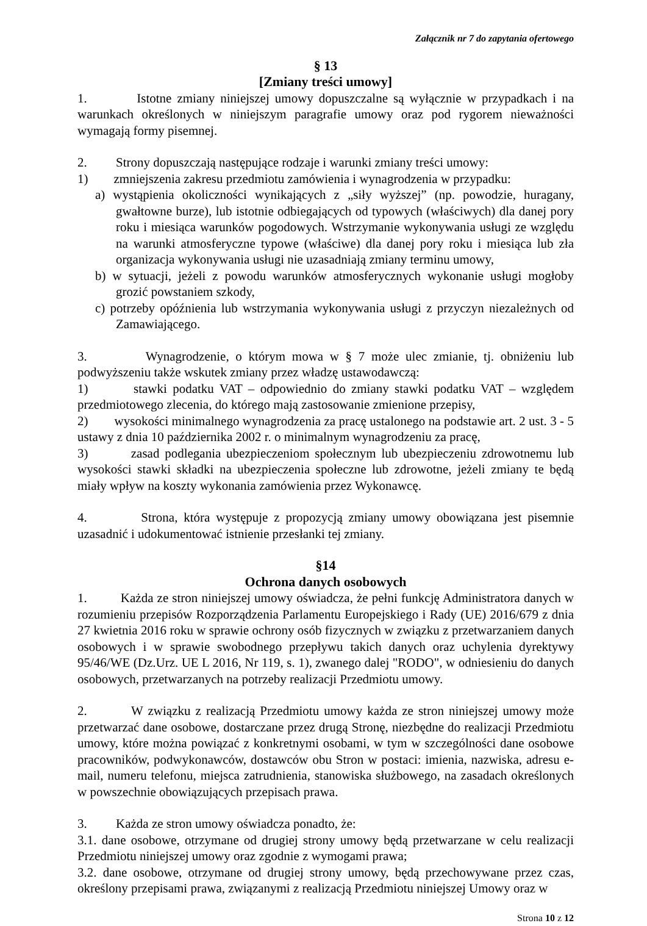Załącznik nr 7 do zapytania ofertowego
§ 13
[Zmiany treści umowy]
1. Istotne zmiany niniejszej umowy dopuszczalne są wyłącznie w przypadkach i na warunkach określonych w niniejszym paragrafie umowy oraz pod rygorem nieważności wymagają formy pisemnej.
2. Strony dopuszczają następujące rodzaje i warunki zmiany treści umowy:
1) zmniejszenia zakresu przedmiotu zamówienia i wynagrodzenia w przypadku:
a) wystąpienia okoliczności wynikających z „siły wyższej” (np. powodzie, huragany, gwałtowne burze), lub istotnie odbiegających od typowych (właściwych) dla danej pory roku i miesiąca warunków pogodowych. Wstrzymanie wykonywania usługi ze względu na warunki atmosferyczne typowe (właściwe) dla danej pory roku i miesiąca lub zła organizacja wykonywania usługi nie uzasadniają zmiany terminu umowy,
b) w sytuacji, jeżeli z powodu warunków atmosferycznych wykonanie usługi mogłoby grozić powstaniem szkody,
c) potrzeby opóźnienia lub wstrzymania wykonywania usługi z przyczyn niezależnych od Zamawiającego.
3. Wynagrodzenie, o którym mowa w § 7 może ulec zmianie, tj. obniżeniu lub podwyższeniu także wskutek zmiany przez władzę ustawodawczą:
1) stawki podatku VAT – odpowiednio do zmiany stawki podatku VAT – względem przedmiotowego zlecenia, do którego mają zastosowanie zmienione przepisy,
2) wysokości minimalnego wynagrodzenia za pracę ustalonego na podstawie art. 2 ust. 3 - 5 ustawy z dnia 10 października 2002 r. o minimalnym wynagrodzeniu za pracę,
3) zasad podlegania ubezpieczeniom społecznym lub ubezpieczeniu zdrowotnemu lub wysokości stawki składki na ubezpieczenia społeczne lub zdrowotne, jeżeli zmiany te będą miały wpływ na koszty wykonania zamówienia przez Wykonawcę.
4. Strona, która występuje z propozycją zmiany umowy obowiązana jest pisemnie uzasadnić i udokumentować istnienie przesłanki tej zmiany.
§14
Ochrona danych osobowych
1. Każda ze stron niniejszej umowy oświadcza, że pełni funkcję Administratora danych w rozumieniu przepisów Rozporządzenia Parlamentu Europejskiego i Rady (UE) 2016/679 z dnia 27 kwietnia 2016 roku w sprawie ochrony osób fizycznych w związku z przetwarzaniem danych osobowych i w sprawie swobodnego przepływu takich danych oraz uchylenia dyrektywy 95/46/WE (Dz.Urz. UE L 2016, Nr 119, s. 1), zwanego dalej "RODO", w odniesieniu do danych osobowych, przetwarzanych na potrzeby realizacji Przedmiotu umowy.
2. W związku z realizacją Przedmiotu umowy każda ze stron niniejszej umowy może przetwarzać dane osobowe, dostarczane przez drugą Stronę, niezbędne do realizacji Przedmiotu umowy, które można powiązać z konkretnymi osobami, w tym w szczególności dane osobowe pracowników, podwykonawców, dostawców obu Stron w postaci: imienia, nazwiska, adresu e-mail, numeru telefonu, miejsca zatrudnienia, stanowiska służbowego, na zasadach określonych w powszechnie obowiązujących przepisach prawa.
3. Każda ze stron umowy oświadcza ponadto, że:
3.1. dane osobowe, otrzymane od drugiej strony umowy będą przetwarzane w celu realizacji Przedmiotu niniejszej umowy oraz zgodnie z wymogami prawa;
3.2. dane osobowe, otrzymane od drugiej strony umowy, będą przechowywane przez czas, określony przepisami prawa, związanymi z realizacją Przedmiotu niniejszej Umowy oraz w
Strona 10 z 12